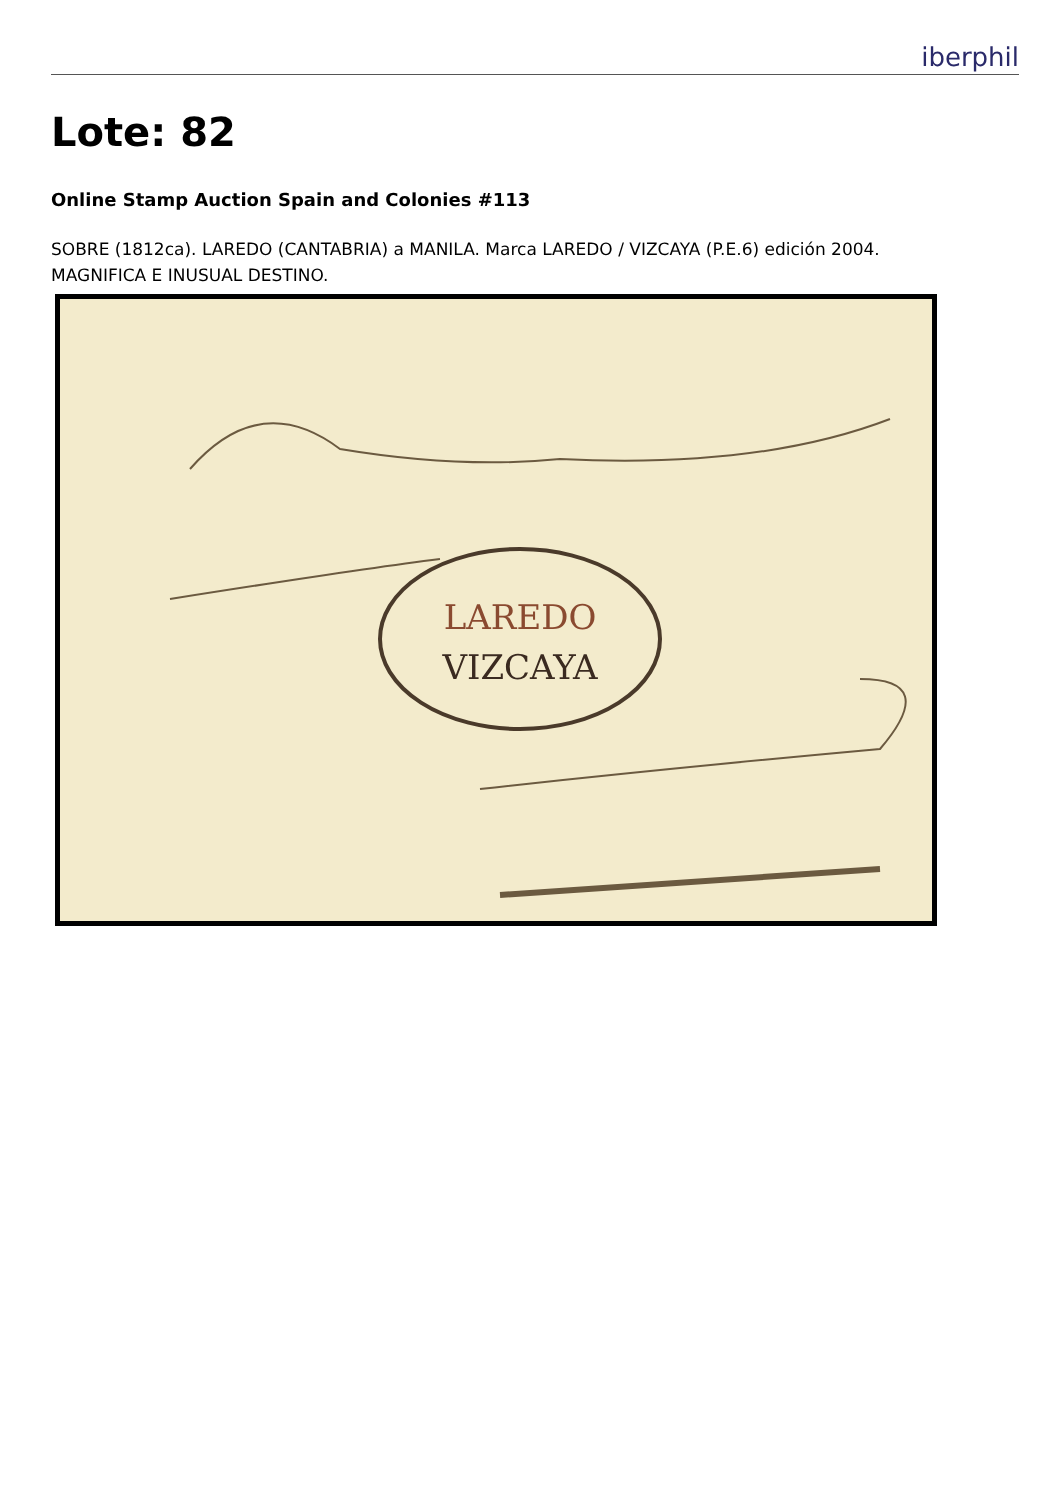iberphil
Lote: 82
Online Stamp Auction Spain and Colonies #113
SOBRE (1812ca). LAREDO (CANTABRIA) a MANILA. Marca LAREDO / VIZCAYA (P.E.6) edición 2004. MAGNIFICA E INUSUAL DESTINO.
LAREDO
VIZCAYA